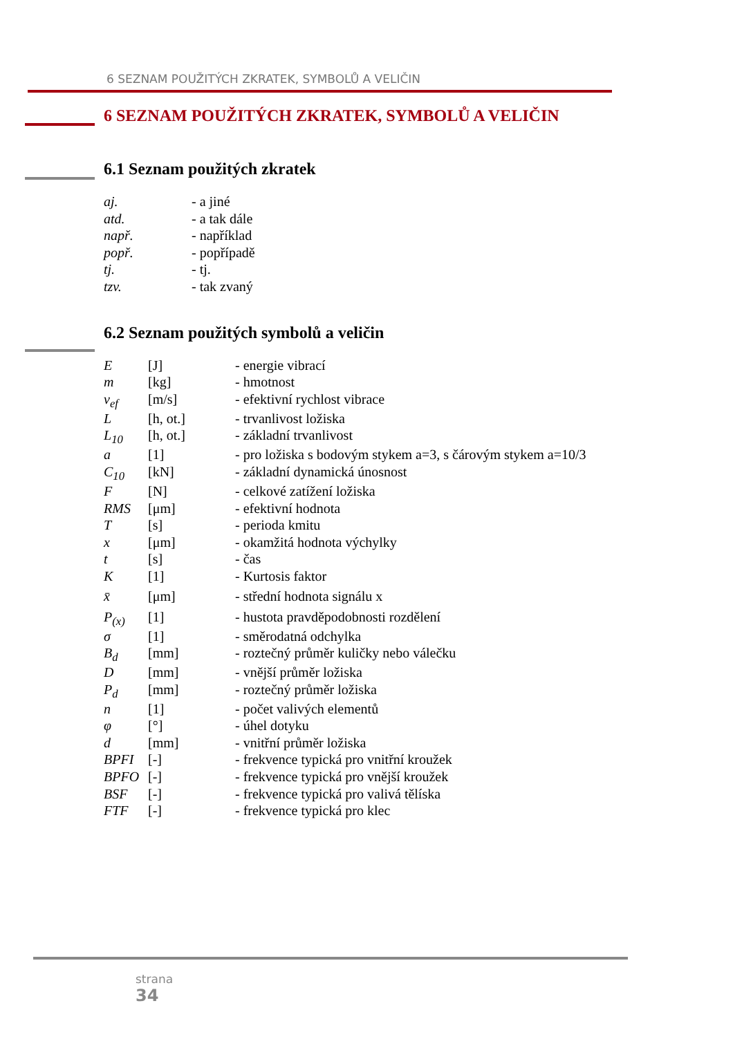6 SEZNAM POUŽITÝCH ZKRATEK, SYMBOLŮ A VELIČIN
6 SEZNAM POUŽITÝCH ZKRATEK, SYMBOLŮ A VELIČIN
6.1 Seznam použitých zkratek
| aj. | - a jiné |
| atd. | - a tak dále |
| např. | - například |
| popř. | - popřípadě |
| tj. | - tj. |
| tzv. | - tak zvaný |
6.2 Seznam použitých symbolů a veličin
| E | [J] | - energie vibrací |
| m | [kg] | - hmotnost |
| v<sub>ef</sub> | [m/s] | - efektivní rychlost vibrace |
| L | [h, ot.] | - trvanlivost ložiska |
| L<sub>10</sub> | [h, ot.] | - základní trvanlivost |
| a | [1] | - pro ložiska s bodovým stykem a=3, s čárovým stykem a=10/3 |
| C<sub>10</sub> | [kN] | - základní dynamická únosnost |
| F | [N] | - celkové zatížení ložiska |
| RMS | [μm] | - efektivní hodnota |
| T | [s] | - perioda kmitu |
| x | [μm] | - okamžitá hodnota výchylky |
| t | [s] | - čas |
| K | [1] | - Kurtosis faktor |
| x̄ | [μm] | - střední hodnota signálu x |
| P<sub>(x)</sub> | [1] | - hustota pravděpodobnosti rozdělení |
| σ | [1] | - směrodatná odchylka |
| B<sub>d</sub> | [mm] | - roztečný průměr kuličky nebo válečku |
| D | [mm] | - vnější průměr ložiska |
| P<sub>d</sub> | [mm] | - roztečný průměr ložiska |
| n | [1] | - počet valivých elementů |
| φ | [°] | - úhel dotyku |
| d | [mm] | - vnitřní průměr ložiska |
| BPFI | [-] | - frekvence typická pro vnitřní kroužek |
| BPFO | [-] | - frekvence typická pro vnější kroužek |
| BSF | [-] | - frekvence typická pro valivá tělíska |
| FTF | [-] | - frekvence typická pro klec |
strana
34